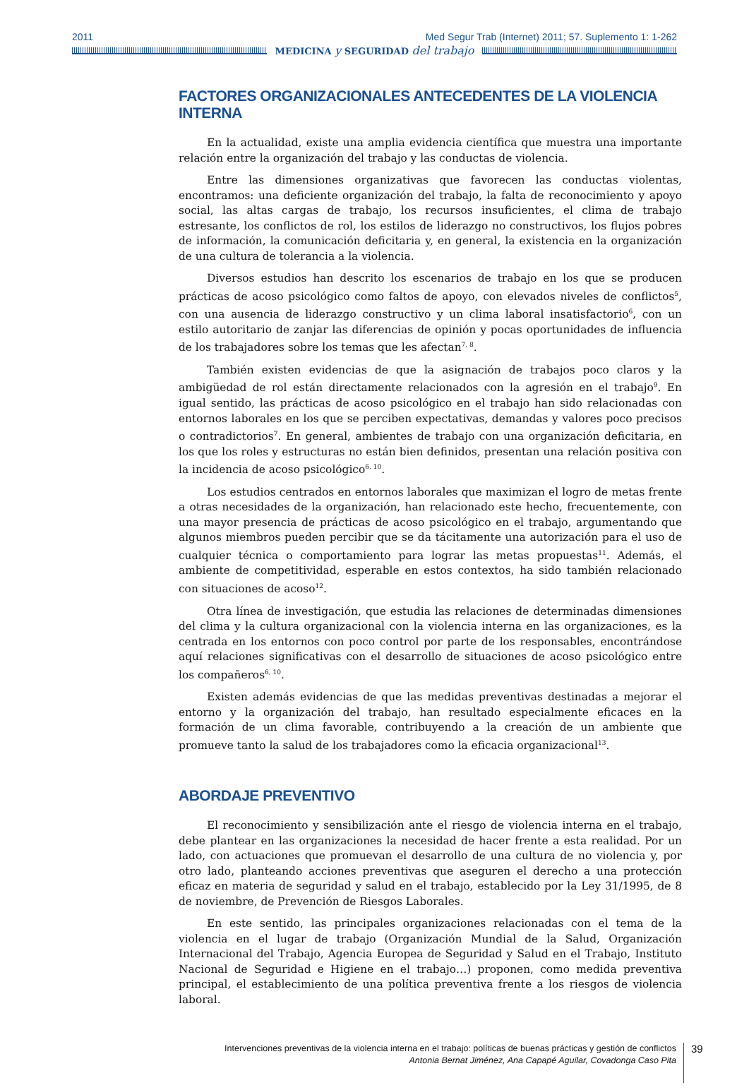2011 Med Segur Trab (Internet) 2011; 57. Suplemento 1: 1-262
MEDICINA y SEGURIDAD del trabajo
FACTORES ORGANIZACIONALES ANTECEDENTES DE LA VIOLENCIA INTERNA
En la actualidad, existe una amplia evidencia científica que muestra una importante relación entre la organización del trabajo y las conductas de violencia.
Entre las dimensiones organizativas que favorecen las conductas violentas, encontramos: una deficiente organización del trabajo, la falta de reconocimiento y apoyo social, las altas cargas de trabajo, los recursos insuficientes, el clima de trabajo estresante, los conflictos de rol, los estilos de liderazgo no constructivos, los flujos pobres de información, la comunicación deficitaria y, en general, la existencia en la organización de una cultura de tolerancia a la violencia.
Diversos estudios han descrito los escenarios de trabajo en los que se producen prácticas de acoso psicológico como faltos de apoyo, con elevados niveles de conflictos<sup>5</sup>, con una ausencia de liderazgo constructivo y un clima laboral insatisfactorio<sup>6</sup>, con un estilo autoritario de zanjar las diferencias de opinión y pocas oportunidades de influencia de los trabajadores sobre los temas que les afectan<sup>7, 8</sup>.
También existen evidencias de que la asignación de trabajos poco claros y la ambigüedad de rol están directamente relacionados con la agresión en el trabajo<sup>9</sup>. En igual sentido, las prácticas de acoso psicológico en el trabajo han sido relacionadas con entornos laborales en los que se perciben expectativas, demandas y valores poco precisos o contradictorios<sup>7</sup>. En general, ambientes de trabajo con una organización deficitaria, en los que los roles y estructuras no están bien definidos, presentan una relación positiva con la incidencia de acoso psicológico<sup>6, 10</sup>.
Los estudios centrados en entornos laborales que maximizan el logro de metas frente a otras necesidades de la organización, han relacionado este hecho, frecuentemente, con una mayor presencia de prácticas de acoso psicológico en el trabajo, argumentando que algunos miembros pueden percibir que se da tácitamente una autorización para el uso de cualquier técnica o comportamiento para lograr las metas propuestas<sup>11</sup>. Además, el ambiente de competitividad, esperable en estos contextos, ha sido también relacionado con situaciones de acoso<sup>12</sup>.
Otra línea de investigación, que estudia las relaciones de determinadas dimensiones del clima y la cultura organizacional con la violencia interna en las organizaciones, es la centrada en los entornos con poco control por parte de los responsables, encontrándose aquí relaciones significativas con el desarrollo de situaciones de acoso psicológico entre los compañeros<sup>6, 10</sup>.
Existen además evidencias de que las medidas preventivas destinadas a mejorar el entorno y la organización del trabajo, han resultado especialmente eficaces en la formación de un clima favorable, contribuyendo a la creación de un ambiente que promueve tanto la salud de los trabajadores como la eficacia organizacional<sup>13</sup>.
ABORDAJE PREVENTIVO
El reconocimiento y sensibilización ante el riesgo de violencia interna en el trabajo, debe plantear en las organizaciones la necesidad de hacer frente a esta realidad. Por un lado, con actuaciones que promuevan el desarrollo de una cultura de no violencia y, por otro lado, planteando acciones preventivas que aseguren el derecho a una protección eficaz en materia de seguridad y salud en el trabajo, establecido por la Ley 31/1995, de 8 de noviembre, de Prevención de Riesgos Laborales.
En este sentido, las principales organizaciones relacionadas con el tema de la violencia en el lugar de trabajo (Organización Mundial de la Salud, Organización Internacional del Trabajo, Agencia Europea de Seguridad y Salud en el Trabajo, Instituto Nacional de Seguridad e Higiene en el trabajo…) proponen, como medida preventiva principal, el establecimiento de una política preventiva frente a los riesgos de violencia laboral.
Intervenciones preventivas de la violencia interna en el trabajo: políticas de buenas prácticas y gestión de conflictos
Antonia Bernat Jiménez, Ana Capapé Aguilar, Covadonga Caso Pita
39